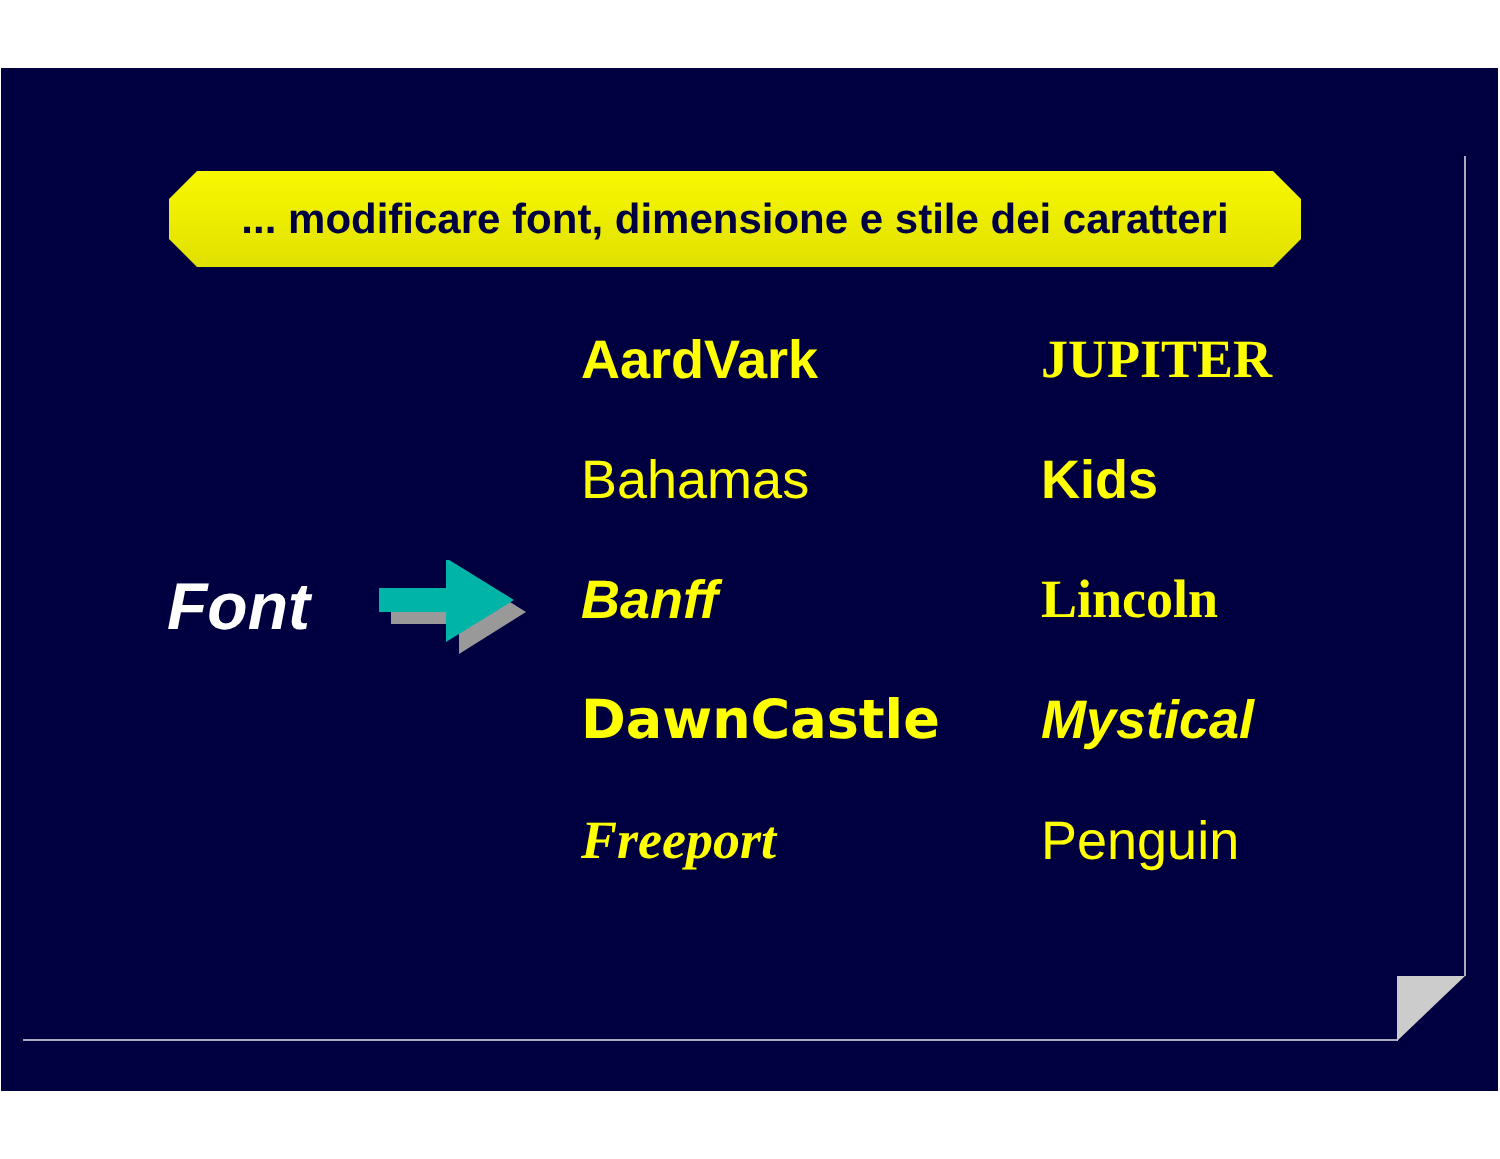... modificare font, dimensione e stile dei caratteri
Font
AardVark
JUPITER
Bahamas
Kids
Banff
Lincoln
DawnCastle
Mystical
Freeport
Penguin